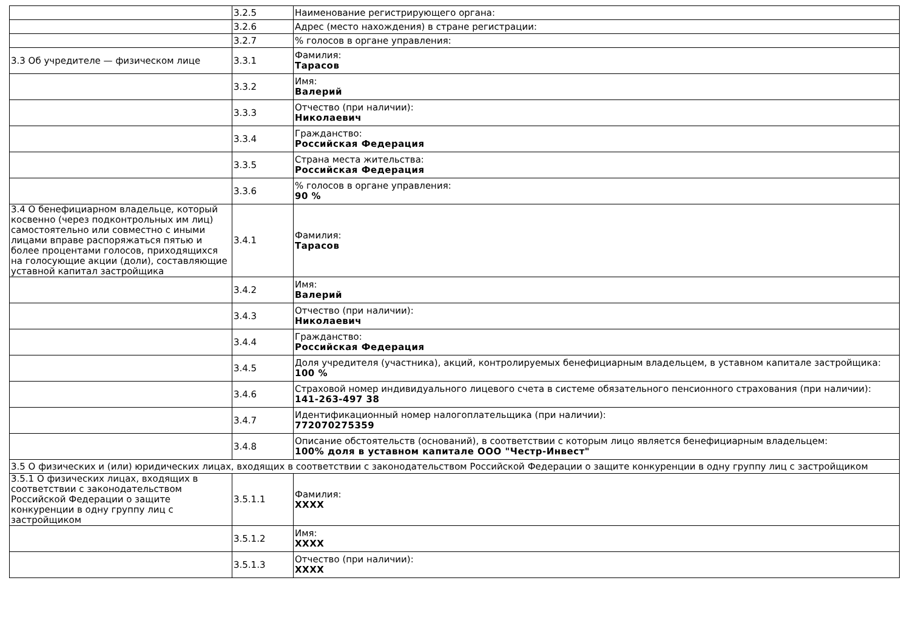| | 3.2.5 | Наименование регистрирующего органа: |
| | 3.2.6 | Адрес (место нахождения) в стране регистрации: |
| | 3.2.7 | % голосов в органе управления: |
| 3.3 Об учредителе — физическом лице | 3.3.1 | Фамилия: Тарасов |
| | 3.3.2 | Имя: Валерий |
| | 3.3.3 | Отчество (при наличии): Николаевич |
| | 3.3.4 | Гражданство: Российская Федерация |
| | 3.3.5 | Страна места жительства: Российская Федерация |
| | 3.3.6 | % голосов в органе управления: 90 % |
| 3.4 О бенефициарном владельце, который косвенно (через подконтрольных им лиц) самостоятельно или совместно с иными лицами вправе распоряжаться пятью и более процентами голосов, приходящихся на голосующие акции (доли), составляющие уставной капитал застройщика | 3.4.1 | Фамилия: Тарасов |
| | 3.4.2 | Имя: Валерий |
| | 3.4.3 | Отчество (при наличии): Николаевич |
| | 3.4.4 | Гражданство: Российская Федерация |
| | 3.4.5 | Доля учредителя (участника), акций, контролируемых бенефициарным владельцем, в уставном капитале застройщика: 100 % |
| | 3.4.6 | Страховой номер индивидуального лицевого счета в системе обязательного пенсионного страхования (при наличии): 141-263-497 38 |
| | 3.4.7 | Идентификационный номер налогоплательщика (при наличии): 772070275359 |
| | 3.4.8 | Описание обстоятельств (оснований), в соответствии с которым лицо является бенефициарным владельцем: 100% доля в уставном капитале ООО "Честр-Инвест" |
| 3.5 О физических и (или) юридических лицах, входящих в соответствии с законодательством Российской Федерации о защите конкуренции в одну группу лиц с застройщиком | | |
| 3.5.1 О физических лицах, входящих в соответствии с законодательством Российской Федерации о защите конкуренции в одну группу лиц с застройщиком | 3.5.1.1 | Фамилия: XXXX |
| | 3.5.1.2 | Имя: XXXX |
| | 3.5.1.3 | Отчество (при наличии): XXXX |